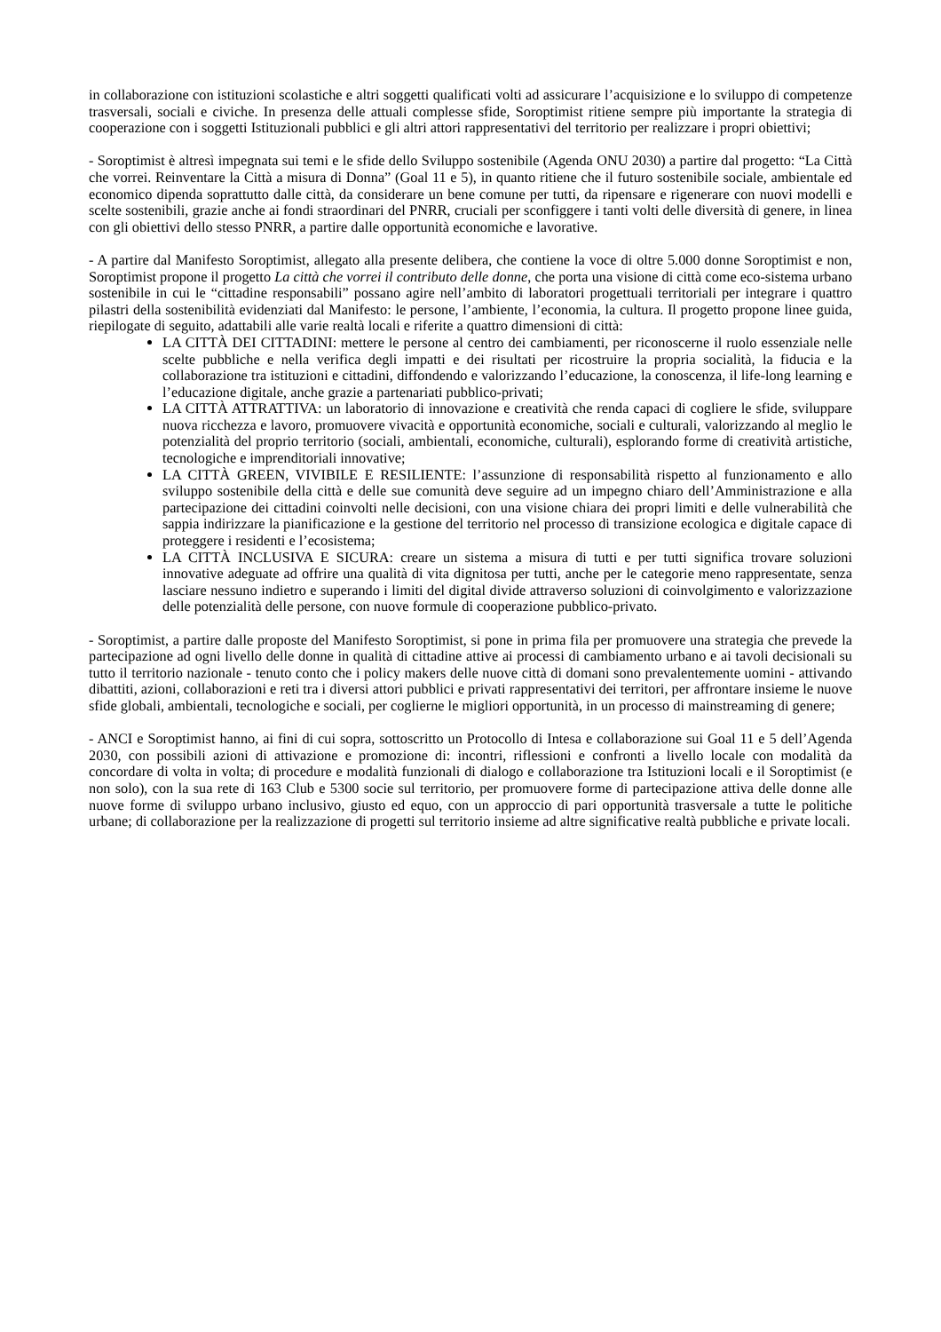in collaborazione con istituzioni scolastiche e altri soggetti qualificati volti ad assicurare l’acquisizione e lo sviluppo di competenze trasversali, sociali e civiche. In presenza delle attuali complesse sfide, Soroptimist ritiene sempre più importante la strategia di cooperazione con i soggetti Istituzionali pubblici e gli altri attori rappresentativi del territorio per realizzare i propri obiettivi;
- Soroptimist è altresì impegnata sui temi e le sfide dello Sviluppo sostenibile (Agenda ONU 2030) a partire dal progetto: “La Città che vorrei. Reinventare la Città a misura di Donna” (Goal 11 e 5), in quanto ritiene che il futuro sostenibile sociale, ambientale ed economico dipenda soprattutto dalle città, da considerare un bene comune per tutti, da ripensare e rigenerare con nuovi modelli e scelte sostenibili, grazie anche ai fondi straordinari del PNRR, cruciali per sconfiggere i tanti volti delle diversità di genere, in linea con gli obiettivi dello stesso PNRR, a partire dalle opportunità economiche e lavorative.
- A partire dal Manifesto Soroptimist, allegato alla presente delibera, che contiene la voce di oltre 5.000 donne Soroptimist e non, Soroptimist propone il progetto La città che vorrei il contributo delle donne, che porta una visione di città come eco-sistema urbano sostenibile in cui le “cittadine responsabili” possano agire nell’ambito di laboratori progettuali territoriali per integrare i quattro pilastri della sostenibilità evidenziati dal Manifesto: le persone, l’ambiente, l’economia, la cultura. Il progetto propone linee guida, riepilogate di seguito, adattabili alle varie realtà locali e riferite a quattro dimensioni di città:
LA CITTÀ DEI CITTADINI: mettere le persone al centro dei cambiamenti, per riconoscerne il ruolo essenziale nelle scelte pubbliche e nella verifica degli impatti e dei risultati per ricostruire la propria socialità, la fiducia e la collaborazione tra istituzioni e cittadini, diffondendo e valorizzando l’educazione, la conoscenza, il life-long learning e l’educazione digitale, anche grazie a partenariati pubblico-privati;
LA CITTÀ ATTRATTIVA: un laboratorio di innovazione e creatività che renda capaci di cogliere le sfide, sviluppare nuova ricchezza e lavoro, promuovere vivacità e opportunità economiche, sociali e culturali, valorizzando al meglio le potenzialità del proprio territorio (sociali, ambientali, economiche, culturali), esplorando forme di creatività artistiche, tecnologiche e imprenditoriali innovative;
LA CITTÀ GREEN, VIVIBILE E RESILIENTE: l’assunzione di responsabilità rispetto al funzionamento e allo sviluppo sostenibile della città e delle sue comunità deve seguire ad un impegno chiaro dell’Amministrazione e alla partecipazione dei cittadini coinvolti nelle decisioni, con una visione chiara dei propri limiti e delle vulnerabilità che sappia indirizzare la pianificazione e la gestione del territorio nel processo di transizione ecologica e digitale capace di proteggere i residenti e l’ecosistema;
LA CITTÀ INCLUSIVA E SICURA: creare un sistema a misura di tutti e per tutti significa trovare soluzioni innovative adeguate ad offrire una qualità di vita dignitosa per tutti, anche per le categorie meno rappresentate, senza lasciare nessuno indietro e superando i limiti del digital divide attraverso soluzioni di coinvolgimento e valorizzazione delle potenzialità delle persone, con nuove formule di cooperazione pubblico-privato.
- Soroptimist, a partire dalle proposte del Manifesto Soroptimist, si pone in prima fila per promuovere una strategia che prevede la partecipazione ad ogni livello delle donne in qualità di cittadine attive ai processi di cambiamento urbano e ai tavoli decisionali su tutto il territorio nazionale - tenuto conto che i policy makers delle nuove città di domani sono prevalentemente uomini - attivando dibattiti, azioni, collaborazioni e reti tra i diversi attori pubblici e privati rappresentativi dei territori, per affrontare insieme le nuove sfide globali, ambientali, tecnologiche e sociali, per coglierne le migliori opportunità, in un processo di mainstreaming di genere;
- ANCI e Soroptimist hanno, ai fini di cui sopra, sottoscritto un Protocollo di Intesa e collaborazione sui Goal 11 e 5 dell’Agenda 2030, con possibili azioni di attivazione e promozione di: incontri, riflessioni e confronti a livello locale con modalità da concordare di volta in volta; di procedure e modalità funzionali di dialogo e collaborazione tra Istituzioni locali e il Soroptimist (e non solo), con la sua rete di 163 Club e 5300 socie sul territorio, per promuovere forme di partecipazione attiva delle donne alle nuove forme di sviluppo urbano inclusivo, giusto ed equo, con un approccio di pari opportunità trasversale a tutte le politiche urbane; di collaborazione per la realizzazione di progetti sul territorio insieme ad altre significative realtà pubbliche e private locali.